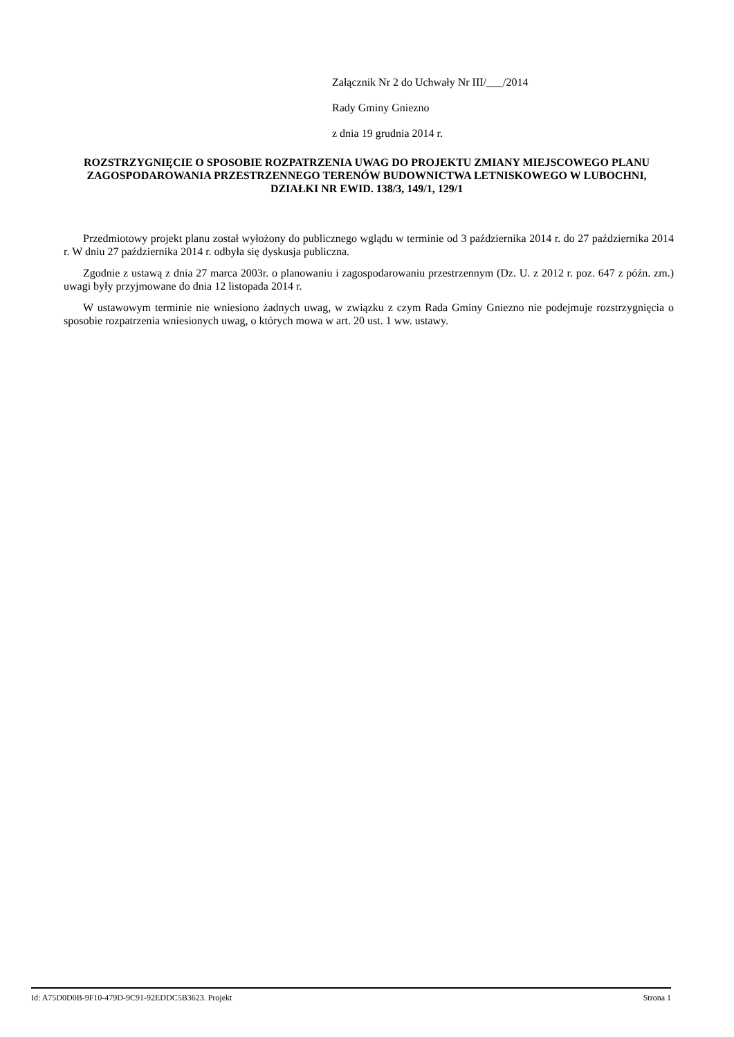Załącznik Nr 2 do Uchwały Nr III/___/2014
Rady Gminy Gniezno
z dnia 19 grudnia 2014 r.
ROZSTRZYGNIĘCIE O SPOSOBIE ROZPATRZENIA UWAG DO PROJEKTU ZMIANY MIEJSCOWEGO PLANU ZAGOSPODAROWANIA PRZESTRZENNEGO TERENÓW BUDOWNICTWA LETNISKOWEGO W LUBOCHNI, DZIAŁKI NR EWID. 138/3, 149/1, 129/1
Przedmiotowy projekt planu został wyłożony do publicznego wglądu w terminie od 3 października 2014 r. do 27 października 2014 r. W dniu 27 października 2014 r. odbyła się dyskusja publiczna.
Zgodnie z ustawą z dnia 27 marca 2003r. o planowaniu i zagospodarowaniu przestrzennym (Dz. U. z 2012 r. poz. 647 z późn. zm.) uwagi były przyjmowane do dnia 12 listopada 2014 r.
W ustawowym terminie nie wniesiono żadnych uwag, w związku z czym Rada Gminy Gniezno nie podejmuje rozstrzygnięcia o sposobie rozpatrzenia wniesionych uwag, o których mowa w art. 20 ust. 1 ww. ustawy.
Id: A75D0D0B-9F10-479D-9C91-92EDDC5B3623. Projekt Strona 1